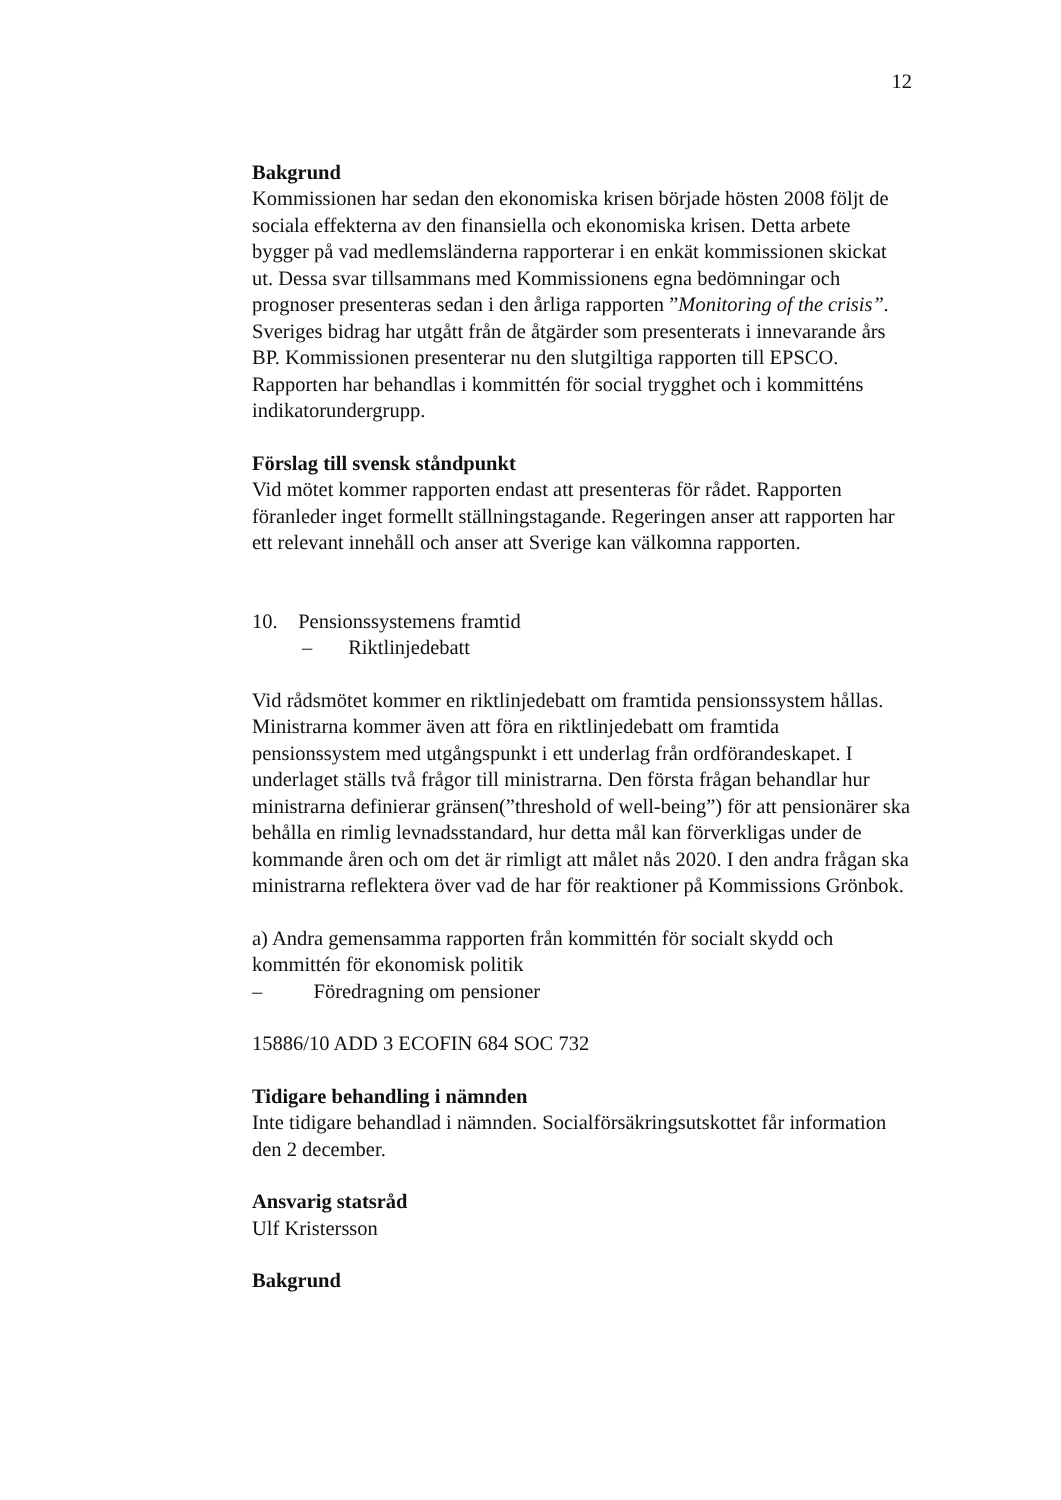12
Bakgrund
Kommissionen har sedan den ekonomiska krisen började hösten 2008 följt de sociala effekterna av den finansiella och ekonomiska krisen. Detta arbete bygger på vad medlemsländerna rapporterar i en enkät kommissionen skickat ut. Dessa svar tillsammans med Kommissionens egna bedömningar och prognoser presenteras sedan i den årliga rapporten ”Monitoring of the crisis”. Sveriges bidrag har utgått från de åtgärder som presenterats i innevarande års BP. Kommissionen presenterar nu den slutgiltiga rapporten till EPSCO. Rapporten har behandlas i kommittén för social trygghet och i kommitténs indikatorundergrupp.
Förslag till svensk ståndpunkt
Vid mötet kommer rapporten endast att presenteras för rådet. Rapporten föranleder inget formellt ställningstagande. Regeringen anser att rapporten har ett relevant innehåll och anser att Sverige kan välkomna rapporten.
10. Pensionssystemens framtid
– Riktlinjedebatt
Vid rådsmötet kommer en riktlinjedebatt om framtida pensionssystem hållas. Ministrarna kommer även att föra en riktlinjedebatt om framtida pensionssystem med utgångspunkt i ett underlag från ordförandeskapet. I underlaget ställs två frågor till ministrarna. Den första frågan behandlar hur ministrarna definierar gränsen(”threshold of well-being”) för att pensionärer ska behålla en rimlig levnadsstandard, hur detta mål kan förverkligas under de kommande åren och om det är rimligt att målet nås 2020. I den andra frågan ska ministrarna reflektera över vad de har för reaktioner på Kommissions Grönbok.
a) Andra gemensamma rapporten från kommittén för socialt skydd och kommittén för ekonomisk politik
– Föredragning om pensioner
15886/10 ADD 3 ECOFIN 684 SOC 732
Tidigare behandling i nämnden
Inte tidigare behandlad i nämnden. Socialförsäkringsutskottet får information den 2 december.
Ansvarig statsråd
Ulf Kristersson
Bakgrund